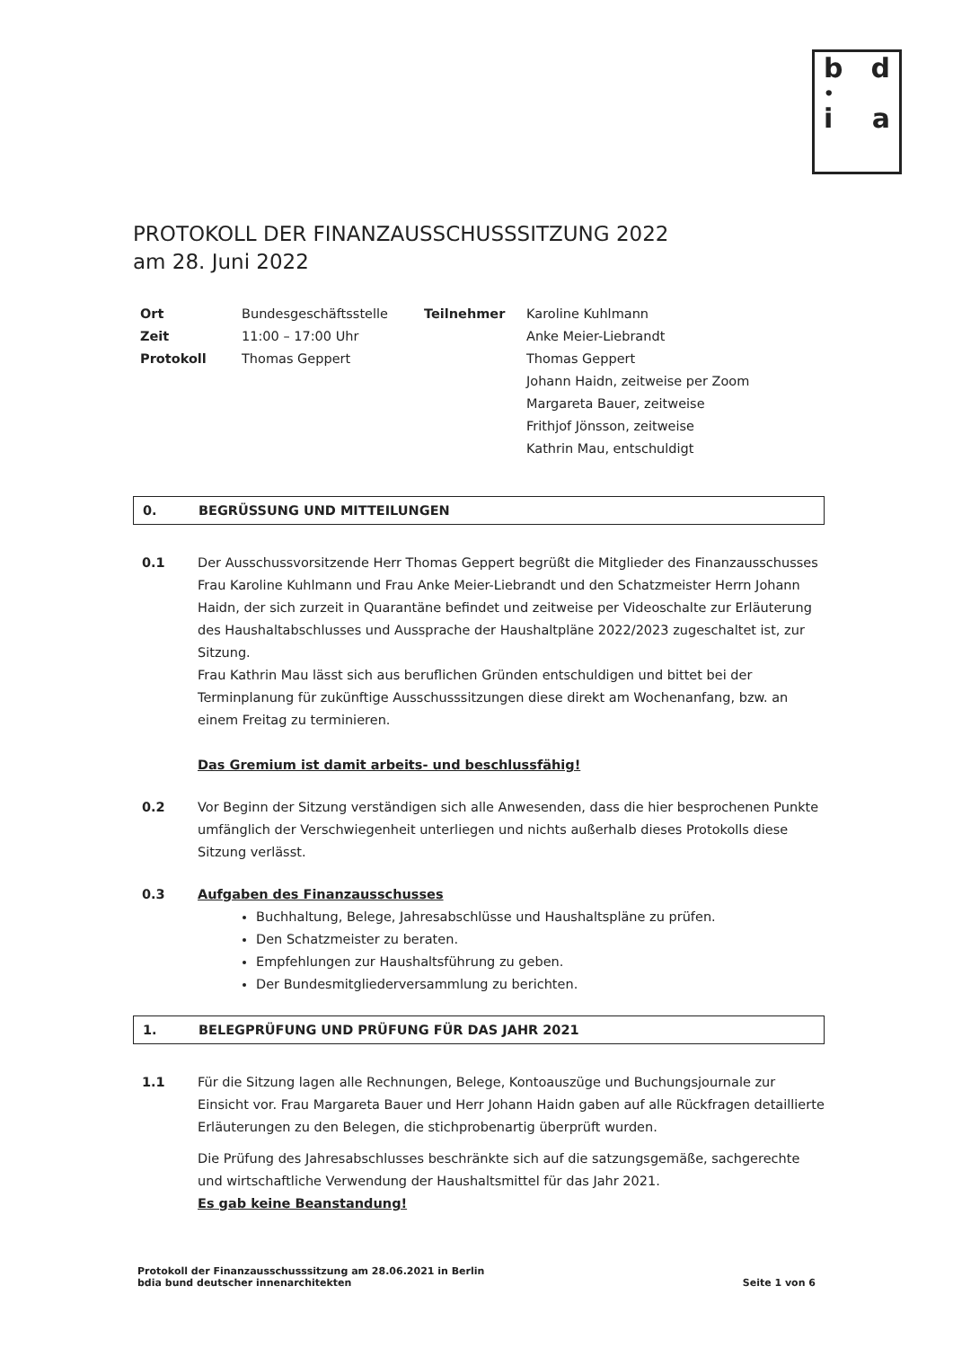b d
•
i a
PROTOKOLL DER FINANZAUSSCHUSSSITZUNG 2022
am 28. Juni 2022
| Ort | Bundesgeschäftsstelle | Teilnehmer | Karoline Kuhlmann |
| Zeit | 11:00 – 17:00 Uhr | | Anke Meier-Liebrandt |
| Protokoll | Thomas Geppert | | Thomas Geppert |
| | | | Johann Haidn, zeitweise per Zoom |
| | | | Margareta Bauer, zeitweise |
| | | | Frithjof Jönsson, zeitweise |
| | | | Kathrin Mau, entschuldigt |
0. BEGRÜSSUNG UND MITTEILUNGEN
0.1 Der Ausschussvorsitzende Herr Thomas Geppert begrüßt die Mitglieder des Finanzausschusses Frau Karoline Kuhlmann und Frau Anke Meier-Liebrandt und den Schatzmeister Herrn Johann Haidn, der sich zurzeit in Quarantäne befindet und zeitweise per Videoschalte zur Erläuterung des Haushaltabschlusses und Aussprache der Haushaltpläne 2022/2023 zugeschaltet ist, zur Sitzung.
Frau Kathrin Mau lässt sich aus beruflichen Gründen entschuldigen und bittet bei der Terminplanung für zukünftige Ausschusssitzungen diese direkt am Wochenanfang, bzw. an einem Freitag zu terminieren.
Das Gremium ist damit arbeits- und beschlussfähig!
0.2 Vor Beginn der Sitzung verständigen sich alle Anwesenden, dass die hier besprochenen Punkte umfänglich der Verschwiegenheit unterliegen und nichts außerhalb dieses Protokolls diese Sitzung verlässt.
0.3 Aufgaben des Finanzausschusses
Buchhaltung, Belege, Jahresabschlüsse und Haushaltspläne zu prüfen.
Den Schatzmeister zu beraten.
Empfehlungen zur Haushaltsführung zu geben.
Der Bundesmitgliederversammlung zu berichten.
1. BELEGPRÜFUNG UND PRÜFUNG FÜR DAS JAHR 2021
1.1 Für die Sitzung lagen alle Rechnungen, Belege, Kontoauszüge und Buchungsjournale zur Einsicht vor. Frau Margareta Bauer und Herr Johann Haidn gaben auf alle Rückfragen detaillierte Erläuterungen zu den Belegen, die stichprobenartig überprüft wurden.
Die Prüfung des Jahresabschlusses beschränkte sich auf die satzungsgemäße, sachgerechte und wirtschaftliche Verwendung der Haushaltsmittel für das Jahr 2021.
Es gab keine Beanstandung!
Protokoll der Finanzausschusssitzung am 28.06.2021 in Berlin
bdia bund deutscher innenarchitekten
Seite 1 von 6